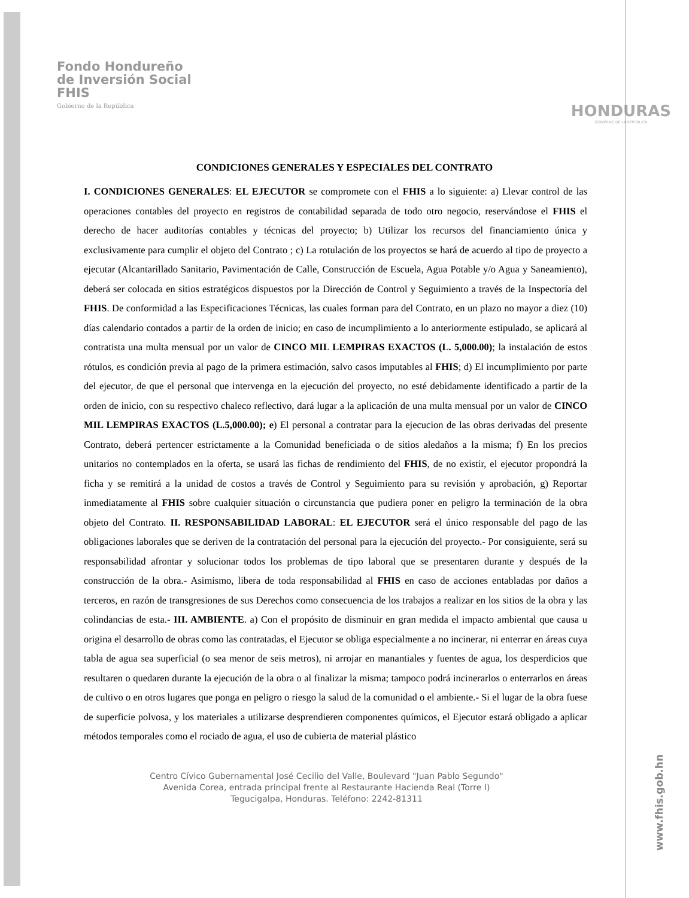Fondo Hondureño
de Inversión Social
FHIS
Gobierno de la República
HONDURAS
GOBIERNO DE LA REPÚBLICA
CONDICIONES GENERALES Y ESPECIALES DEL CONTRATO
I. CONDICIONES GENERALES: EL EJECUTOR se compromete con el FHIS a lo siguiente: a) Llevar control de las operaciones contables del proyecto en registros de contabilidad separada de todo otro negocio, reservándose el FHIS el derecho de hacer auditorías contables y técnicas del proyecto; b) Utilizar los recursos del financiamiento única y exclusivamente para cumplir el objeto del Contrato ; c) La rotulación de los proyectos se hará de acuerdo al tipo de proyecto a ejecutar (Alcantarillado Sanitario, Pavimentación de Calle, Construcción de Escuela, Agua Potable y/o Agua y Saneamiento), deberá ser colocada en sitios estratégicos dispuestos por la Dirección de Control y Seguimiento a través de la Inspectoría del FHIS. De conformidad a las Especificaciones Técnicas, las cuales forman para del Contrato, en un plazo no mayor a diez (10) días calendario contados a partir de la orden de inicio; en caso de incumplimiento a lo anteriormente estipulado, se aplicará al contratista una multa mensual por un valor de CINCO MIL LEMPIRAS EXACTOS (L. 5,000.00); la instalación de estos rótulos, es condición previa al pago de la primera estimación, salvo casos imputables al FHIS; d) El incumplimiento por parte del ejecutor, de que el personal que intervenga en la ejecución del proyecto, no esté debidamente identificado a partir de la orden de inicio, con su respectivo chaleco reflectivo, dará lugar a la aplicación de una multa mensual por un valor de CINCO MIL LEMPIRAS EXACTOS (L.5,000.00); e) El personal a contratar para la ejecucion de las obras derivadas del presente Contrato, deberá pertencer estrictamente a la Comunidad beneficiada o de sitios aledaños a la misma; f) En los precios unitarios no contemplados en la oferta, se usará las fichas de rendimiento del FHIS, de no existir, el ejecutor propondrá la ficha y se remitirá a la unidad de costos a través de Control y Seguimiento para su revisión y aprobación, g) Reportar inmediatamente al FHIS sobre cualquier situación o circunstancia que pudiera poner en peligro la terminación de la obra objeto del Contrato. II. RESPONSABILIDAD LABORAL: EL EJECUTOR será el único responsable del pago de las obligaciones laborales que se deriven de la contratación del personal para la ejecución del proyecto.- Por consiguiente, será su responsabilidad afrontar y solucionar todos los problemas de tipo laboral que se presentaren durante y después de la construcción de la obra.- Asimismo, libera de toda responsabilidad al FHIS en caso de acciones entabladas por daños a terceros, en razón de transgresiones de sus Derechos como consecuencia de los trabajos a realizar en los sitios de la obra y las colindancias de esta.- III. AMBIENTE. a) Con el propósito de disminuir en gran medida el impacto ambiental que causa u origina el desarrollo de obras como las contratadas, el Ejecutor se obliga especialmente a no incinerar, ni enterrar en áreas cuya tabla de agua sea superficial (o sea menor de seis metros), ni arrojar en manantiales y fuentes de agua, los desperdicios que resultaren o quedaren durante la ejecución de la obra o al finalizar la misma; tampoco podrá incinerarlos o enterrarlos en áreas de cultivo o en otros lugares que ponga en peligro o riesgo la salud de la comunidad o el ambiente.- Si el lugar de la obra fuese de superficie polvosa, y los materiales a utilizarse desprendieren componentes químicos, el Ejecutor estará obligado a aplicar métodos temporales como el rociado de agua, el uso de cubierta de material plástico
Centro Cívico Gubernamental José Cecilio del Valle, Boulevard "Juan Pablo Segundo"
Avenida Corea, entrada principal frente al Restaurante Hacienda Real (Torre I)
Tegucigalpa, Honduras. Teléfono: 2242-81311
www.fhis.gob.hn